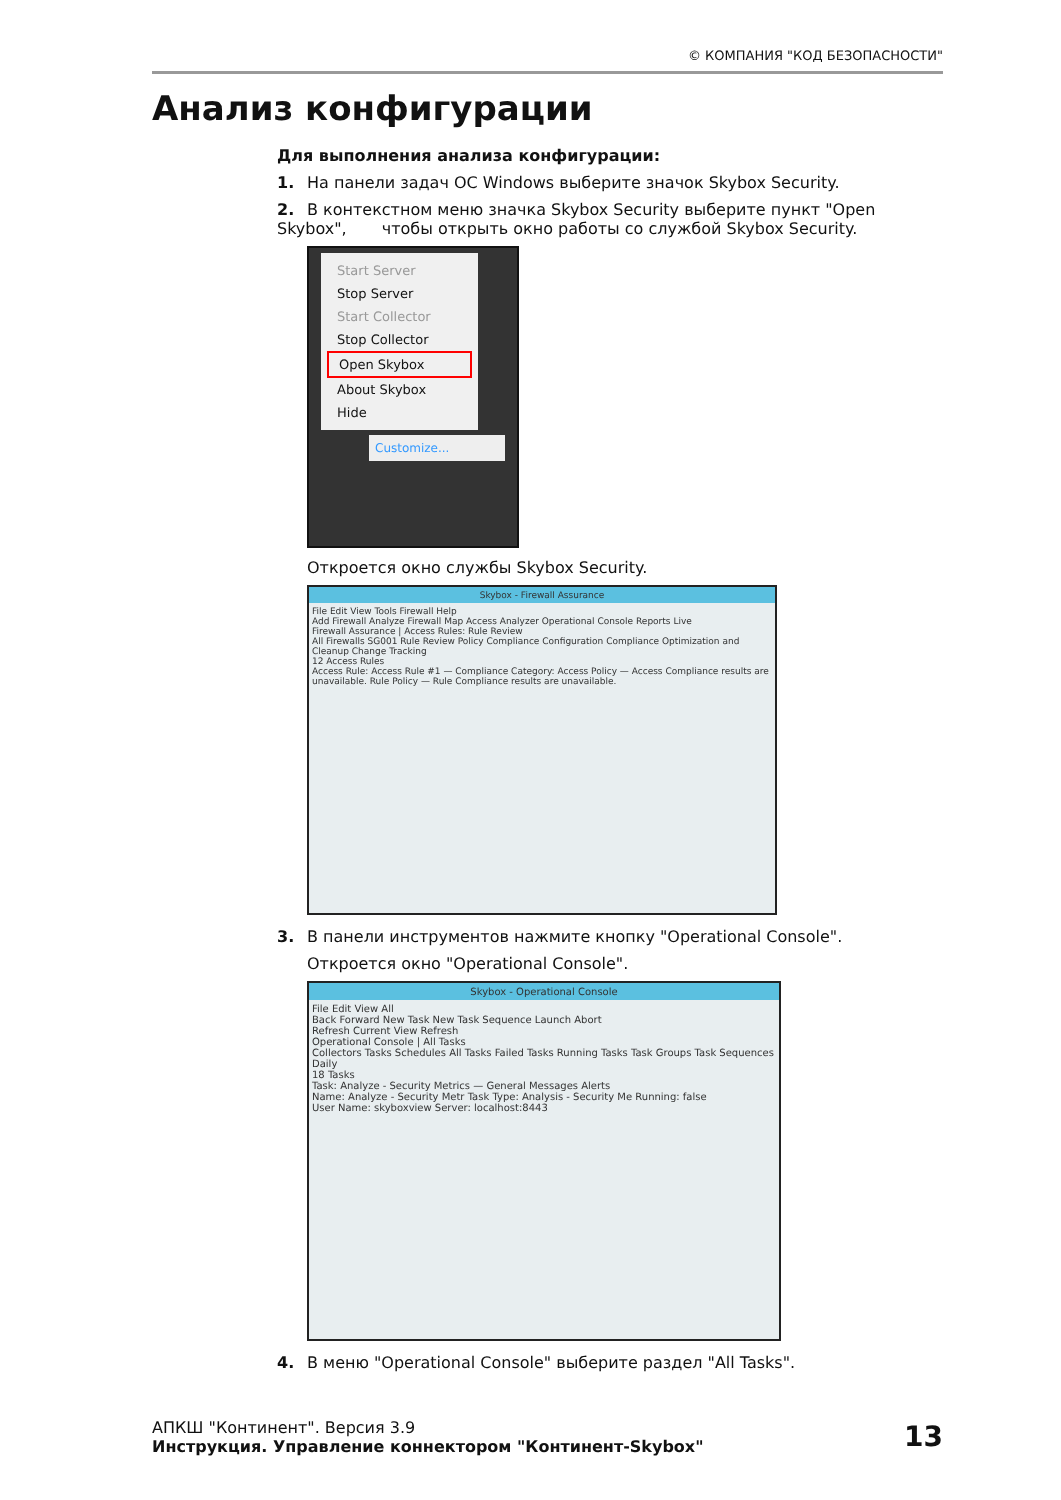© КОМПАНИЯ "КОД БЕЗОПАСНОСТИ"
Анализ конфигурации
Для выполнения анализа конфигурации:
1. На панели задач ОС Windows выберите значок Skybox Security.
2. В контекстном меню значка Skybox Security выберите пункт "Open Skybox", чтобы открыть окно работы со службой Skybox Security.
Start Server
Stop Server
Start Collector
Stop Collector
Open Skybox
About Skybox
Hide
Customize...
Откроется окно службы Skybox Security.
Skybox - Firewall Assurance
File Edit View Tools Firewall Help
Add Firewall Analyze Firewall Map Access Analyzer Operational Console Reports Live
Firewall Assurance | Access Rules: Rule Review
All Firewalls SG001 Rule Review Policy Compliance Configuration Compliance Optimization and Cleanup Change Tracking
12 Access Rules
Access Rule: Access Rule #1 — Compliance Category: Access Policy — Access Compliance results are unavailable. Rule Policy — Rule Compliance results are unavailable.
3. В панели инструментов нажмите кнопку "Operational Console".
Откроется окно "Operational Console".
Skybox - Operational Console
File Edit View All
Back Forward New Task New Task Sequence Launch Abort
Refresh Current View Refresh
Operational Console | All Tasks
Collectors Tasks Schedules All Tasks Failed Tasks Running Tasks Task Groups Task Sequences Daily
18 Tasks
Task: Analyze - Security Metrics — General Messages Alerts
Name: Analyze - Security Metr Task Type: Analysis - Security Me Running: false
User Name: skyboxview Server: localhost:8443
4. В меню "Operational Console" выберите раздел "All Tasks".
АПКШ "Континент". Версия 3.9
Инструкция. Управление коннектором "Континент-Skybox"
13